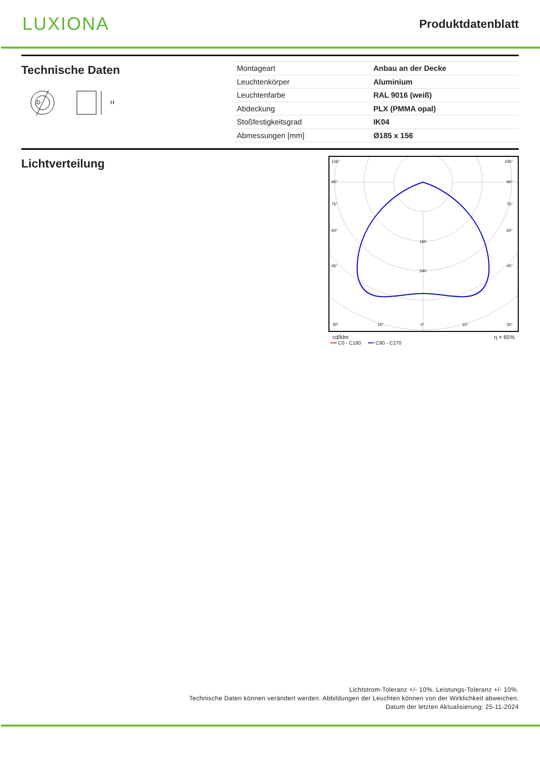LUXIONA
Produktdatenblatt
Technische Daten
D
H
| Montageart | Anbau an der Decke |
| Leuchtenkörper | Aluminium |
| Leuchtenfarbe | RAL 9016 (weiß) |
| Abdeckung | PLX (PMMA opal) |
| Stoßfestigkeitsgrad | IK04 |
| Abmessungen [mm] | Ø185 x 156 |
Lichtverteilung
160
240
105°
90°
75°
60°
45°
30°
15°
0°
15°
30°
105°
90°
75°
60°
45°
cd/klm η = 65%
━━ C0 - C180 ━━ C90 - C270
Lichtstrom-Toleranz +/- 10%. Leistungs-Toleranz +/- 10%.
Technische Daten können verändert werden. Abbildungen der Leuchten können von der Wirklichkeit abweichen.
Datum der letzten Aktualisierung: 25-11-2024